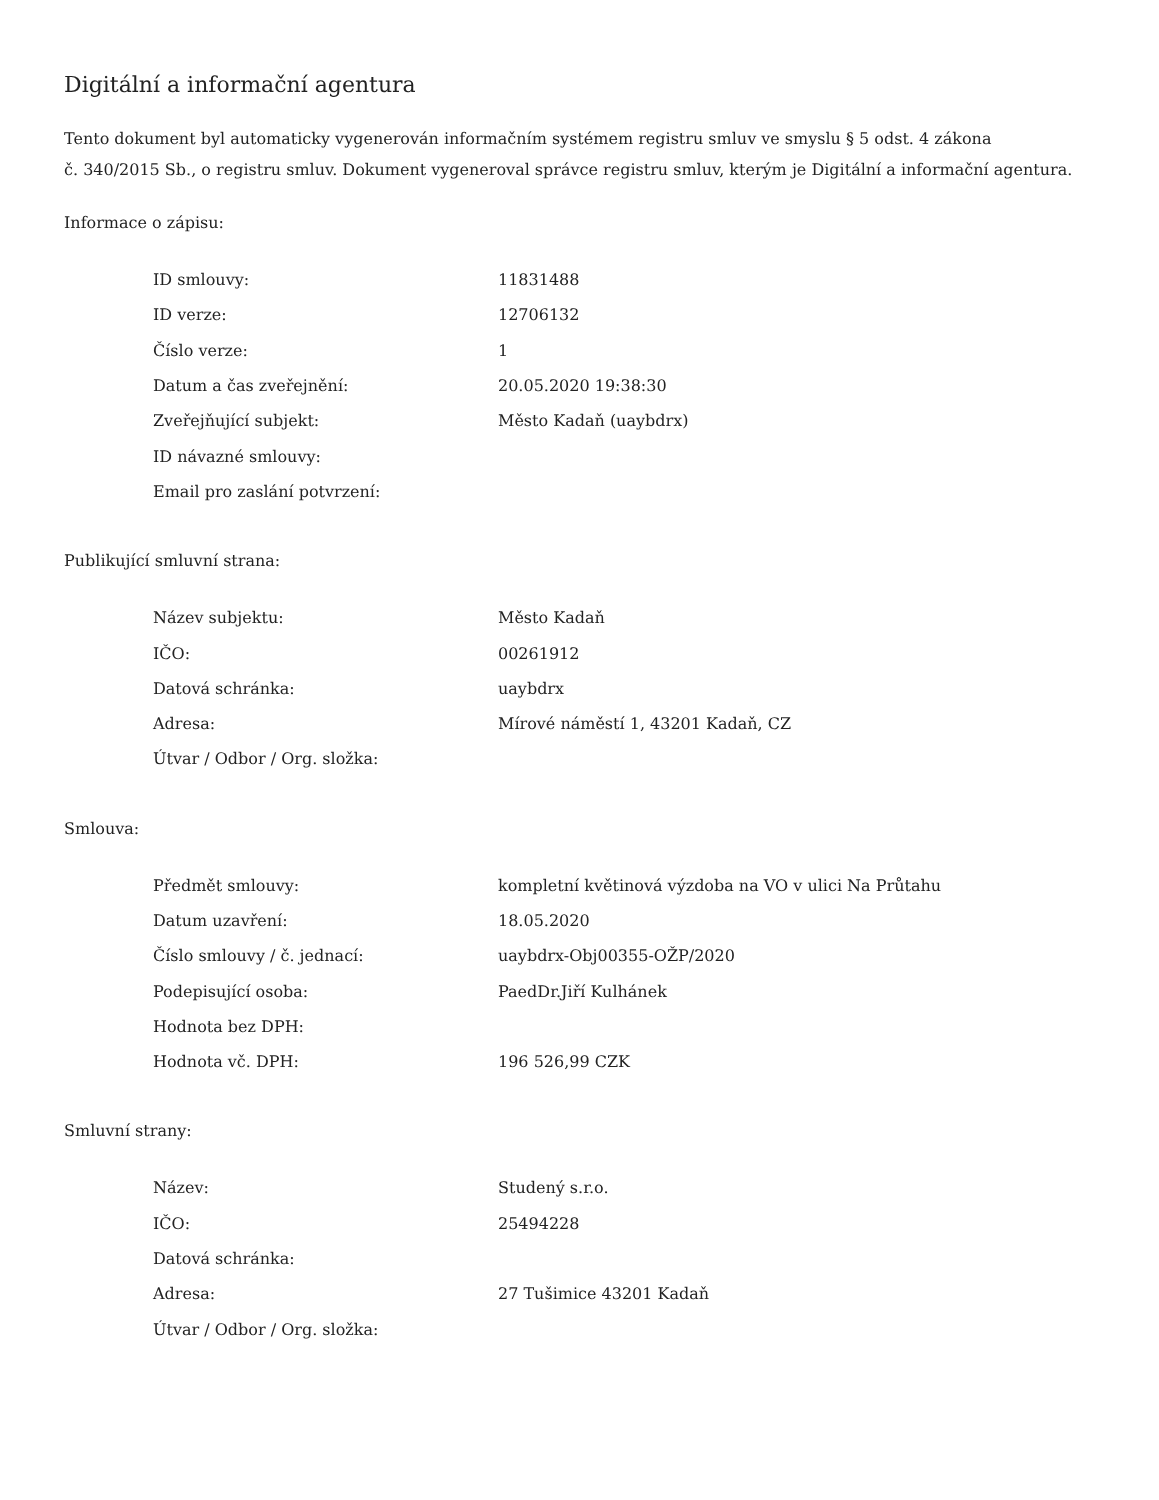Digitální a informační agentura
Tento dokument byl automaticky vygenerován informačním systémem registru smluv ve smyslu § 5 odst. 4 zákona
č. 340/2015 Sb., o registru smluv. Dokument vygeneroval správce registru smluv, kterým je Digitální a informační agentura.
Informace o zápisu:
| ID smlouvy: | 11831488 |
| ID verze: | 12706132 |
| Číslo verze: | 1 |
| Datum a čas zveřejnění: | 20.05.2020 19:38:30 |
| Zveřejňující subjekt: | Město Kadaň (uaybdrx) |
| ID návazné smlouvy: | |
| Email pro zaslání potvrzení: | |
Publikující smluvní strana:
| Název subjektu: | Město Kadaň |
| IČO: | 00261912 |
| Datová schránka: | uaybdrx |
| Adresa: | Mírové náměstí 1, 43201 Kadaň, CZ |
| Útvar / Odbor / Org. složka: | |
Smlouva:
| Předmět smlouvy: | kompletní květinová výzdoba na VO v ulici Na Průtahu |
| Datum uzavření: | 18.05.2020 |
| Číslo smlouvy / č. jednací: | uaybdrx-Obj00355-OŽP/2020 |
| Podepisující osoba: | PaedDr.Jiří Kulhánek |
| Hodnota bez DPH: | |
| Hodnota vč. DPH: | 196 526,99 CZK |
Smluvní strany:
| Název: | Studený s.r.o. |
| IČO: | 25494228 |
| Datová schránka: | |
| Adresa: | 27 Tušimice 43201 Kadaň |
| Útvar / Odbor / Org. složka: | |